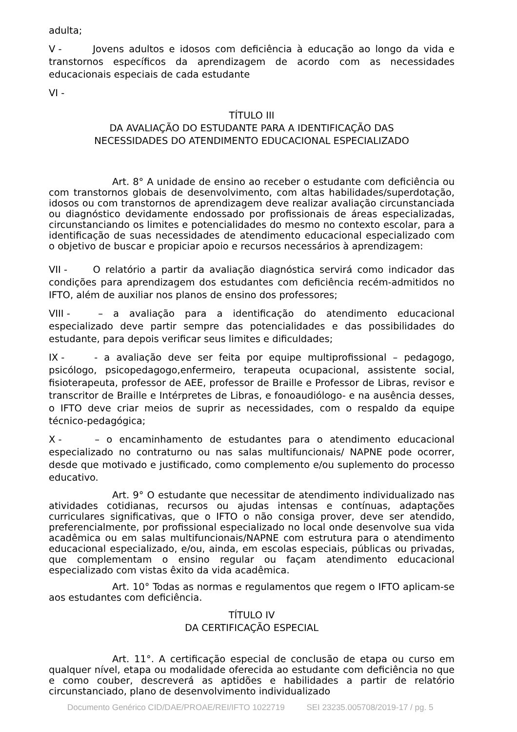adulta;
V - Jovens adultos e idosos com deficiência à educação ao longo da vida e transtornos específicos da aprendizagem de acordo com as necessidades educacionais especiais de cada estudante
VI -
TÍTULO III
DA AVALIAÇÃO DO ESTUDANTE PARA A IDENTIFICAÇÃO DAS
NECESSIDADES DO ATENDIMENTO EDUCACIONAL ESPECIALIZADO
Art. 8° A unidade de ensino ao receber o estudante com deficiência ou com transtornos globais de desenvolvimento, com altas habilidades/superdotação, idosos ou com transtornos de aprendizagem deve realizar avaliação circunstanciada ou diagnóstico devidamente endossado por profissionais de áreas especializadas, circunstanciando os limites e potencialidades do mesmo no contexto escolar, para a identificação de suas necessidades de atendimento educacional especializado com o objetivo de buscar e propiciar apoio e recursos necessários à aprendizagem:
VII - O relatório a partir da avaliação diagnóstica servirá como indicador das condições para aprendizagem dos estudantes com deficiência recém-admitidos no IFTO, além de auxiliar nos planos de ensino dos professores;
VIII - – a avaliação para a identificação do atendimento educacional especializado deve partir sempre das potencialidades e das possibilidades do estudante, para depois verificar seus limites e dificuldades;
IX - - a avaliação deve ser feita por equipe multiprofissional – pedagogo, psicólogo, psicopedagogo,enfermeiro, terapeuta ocupacional, assistente social, fisioterapeuta, professor de AEE, professor de Braille e Professor de Libras, revisor e transcritor de Braille e Intérpretes de Libras, e fonoaudiólogo- e na ausência desses, o IFTO deve criar meios de suprir as necessidades, com o respaldo da equipe técnico-pedagógica;
X - – o encaminhamento de estudantes para o atendimento educacional especializado no contraturno ou nas salas multifuncionais/ NAPNE pode ocorrer, desde que motivado e justificado, como complemento e/ou suplemento do processo educativo.
Art. 9° O estudante que necessitar de atendimento individualizado nas atividades cotidianas, recursos ou ajudas intensas e contínuas, adaptações curriculares significativas, que o IFTO o não consiga prover, deve ser atendido, preferencialmente, por profissional especializado no local onde desenvolve sua vida acadêmica ou em salas multifuncionais/NAPNE com estrutura para o atendimento educacional especializado, e/ou, ainda, em escolas especiais, públicas ou privadas, que complementam o ensino regular ou façam atendimento educacional especializado com vistas êxito da vida acadêmica.
Art. 10° Todas as normas e regulamentos que regem o IFTO aplicam-se aos estudantes com deficiência.
TÍTULO IV
DA CERTIFICAÇÃO ESPECIAL
Art. 11°. A certificação especial de conclusão de etapa ou curso em qualquer nível, etapa ou modalidade oferecida ao estudante com deficiência no que e como couber, descreverá as aptidões e habilidades a partir de relatório circunstanciado, plano de desenvolvimento individualizado
Documento Genérico CID/DAE/PROAE/REI/IFTO 1022719 SEI 23235.005708/2019-17 / pg. 5